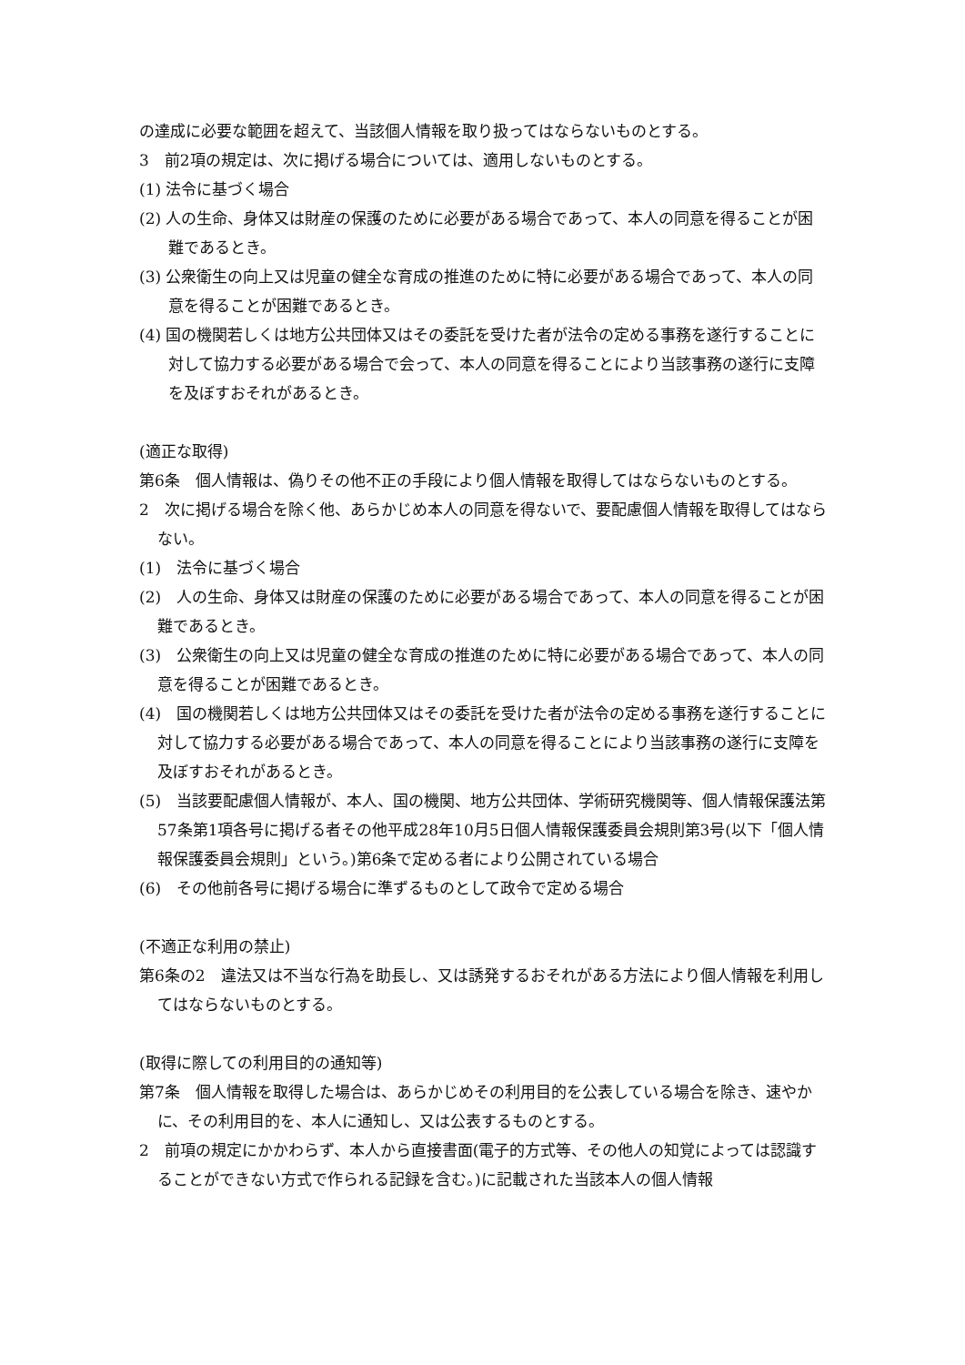の達成に必要な範囲を超えて、当該個人情報を取り扱ってはならないものとする。
3　前2項の規定は、次に掲げる場合については、適用しないものとする。
(1) 法令に基づく場合
(2) 人の生命、身体又は財産の保護のために必要がある場合であって、本人の同意を得ることが困難であるとき。
(3) 公衆衛生の向上又は児童の健全な育成の推進のために特に必要がある場合であって、本人の同意を得ることが困難であるとき。
(4) 国の機関若しくは地方公共団体又はその委託を受けた者が法令の定める事務を遂行することに対して協力する必要がある場合で会って、本人の同意を得ることにより当該事務の遂行に支障を及ぼすおそれがあるとき。
(適正な取得)
第6条　個人情報は、偽りその他不正の手段により個人情報を取得してはならないものとする。
2　次に掲げる場合を除く他、あらかじめ本人の同意を得ないで、要配慮個人情報を取得してはならない。
(1)　法令に基づく場合
(2)　人の生命、身体又は財産の保護のために必要がある場合であって、本人の同意を得ることが困難であるとき。
(3)　公衆衛生の向上又は児童の健全な育成の推進のために特に必要がある場合であって、本人の同意を得ることが困難であるとき。
(4)　国の機関若しくは地方公共団体又はその委託を受けた者が法令の定める事務を遂行することに対して協力する必要がある場合であって、本人の同意を得ることにより当該事務の遂行に支障を及ぼすおそれがあるとき。
(5)　当該要配慮個人情報が、本人、国の機関、地方公共団体、学術研究機関等、個人情報保護法第57条第1項各号に掲げる者その他平成28年10月5日個人情報保護委員会規則第3号(以下「個人情報保護委員会規則」という。)第6条で定める者により公開されている場合
(6)　その他前各号に掲げる場合に準ずるものとして政令で定める場合
(不適正な利用の禁止)
第6条の2　違法又は不当な行為を助長し、又は誘発するおそれがある方法により個人情報を利用してはならないものとする。
(取得に際しての利用目的の通知等)
第7条　個人情報を取得した場合は、あらかじめその利用目的を公表している場合を除き、速やかに、その利用目的を、本人に通知し、又は公表するものとする。
2　前項の規定にかかわらず、本人から直接書面(電子的方式等、その他人の知覚によっては認識することができない方式で作られる記録を含む。)に記載された当該本人の個人情報